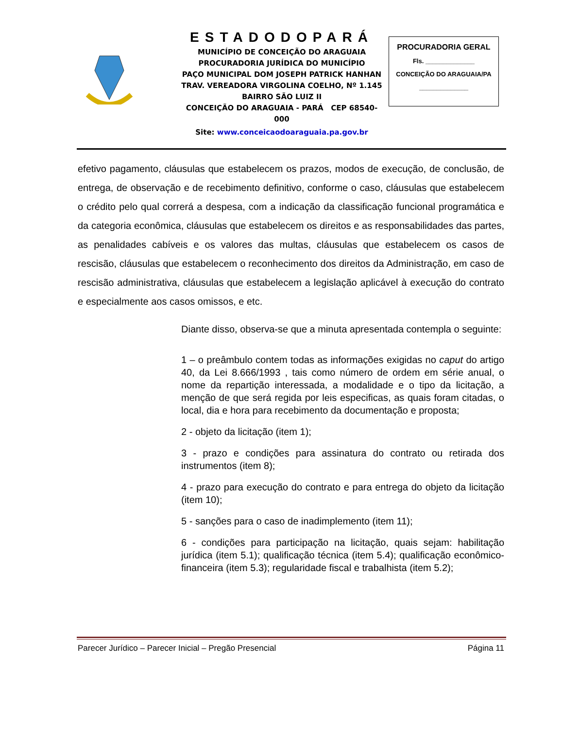ESTADODOPARÁ
MUNICÍPIO DE CONCEIÇÃO DO ARAGUAIA
PROCURADORIA JURÍDICA DO MUNICÍPIO
PAÇO MUNICIPAL DOM JOSEPH PATRICK HANHAN
TRAV. VEREADORA VIRGOLINA COELHO, Nº 1.145
BAIRRO SÃO LUIZ II
CONCEIÇÃO DO ARAGUAIA - PARÁ CEP 68540-000
Site: www.conceicaodoaraguaia.pa.gov.br
PROCURADORIA GERAL
Fls. ______________
CONCEIÇÃO DO ARAGUAIA/PA
______________
efetivo pagamento, cláusulas que estabelecem os prazos, modos de execução, de conclusão, de entrega, de observação e de recebimento definitivo, conforme o caso, cláusulas que estabelecem o crédito pelo qual correrá a despesa, com a indicação da classificação funcional programática e da categoria econômica, cláusulas que estabelecem os direitos e as responsabilidades das partes, as penalidades cabíveis e os valores das multas, cláusulas que estabelecem os casos de rescisão, cláusulas que estabelecem o reconhecimento dos direitos da Administração, em caso de rescisão administrativa, cláusulas que estabelecem a legislação aplicável à execução do contrato e especialmente aos casos omissos, e etc.
Diante disso, observa-se que a minuta apresentada contempla o seguinte:
1 – o preâmbulo contem todas as informações exigidas no caput do artigo 40, da Lei 8.666/1993 , tais como número de ordem em série anual, o nome da repartição interessada, a modalidade e o tipo da licitação, a menção de que será regida por leis especificas, as quais foram citadas, o local, dia e hora para recebimento da documentação e proposta;
2 - objeto da licitação (item 1);
3 - prazo e condições para assinatura do contrato ou retirada dos instrumentos (item 8);
4 - prazo para execução do contrato e para entrega do objeto da licitação (item 10);
5 - sanções para o caso de inadimplemento (item 11);
6 - condições para participação na licitação, quais sejam: habilitação jurídica (item 5.1); qualificação técnica (item 5.4); qualificação econômico-financeira (item 5.3); regularidade fiscal e trabalhista (item 5.2);
Parecer Jurídico – Parecer Inicial – Pregão Presencial Página 11